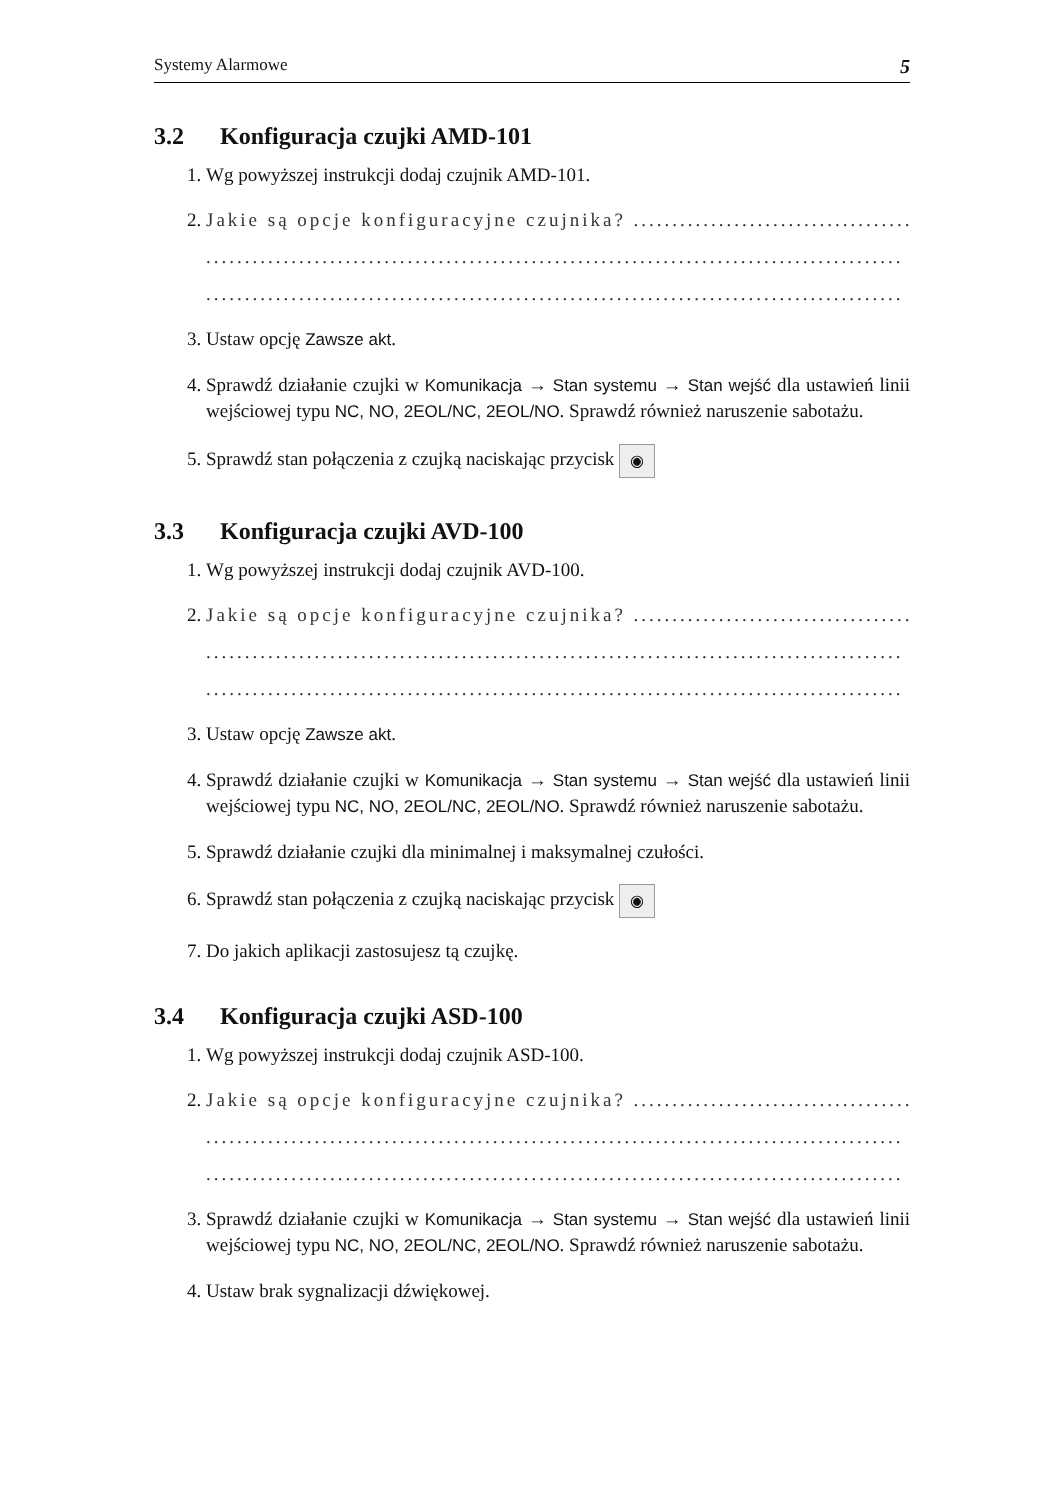Systemy Alarmowe 5
3.2 Konfiguracja czujki AMD-101
1. Wg powyższej instrukcji dodaj czujnik AMD-101.
2. Jakie są opcje konfiguracyjne czujnika? ..................................................
..........................................................................................
..........................................................................................
3. Ustaw opcję Zawsze akt.
4. Sprawdź działanie czujki w Komunikacja → Stan systemu → Stan wejść dla ustawień linii wejściowej typu NC, NO, 2EOL/NC, 2EOL/NO. Sprawdź również naruszenie sabotażu.
5. Sprawdź stan połączenia z czujką naciskając przycisk ◉
3.3 Konfiguracja czujki AVD-100
1. Wg powyższej instrukcji dodaj czujnik AVD-100.
2. Jakie są opcje konfiguracyjne czujnika? ..................................................
..........................................................................................
..........................................................................................
3. Ustaw opcję Zawsze akt.
4. Sprawdź działanie czujki w Komunikacja → Stan systemu → Stan wejść dla ustawień linii wejściowej typu NC, NO, 2EOL/NC, 2EOL/NO. Sprawdź również naruszenie sabotażu.
5. Sprawdź działanie czujki dla minimalnej i maksymalnej czułości.
6. Sprawdź stan połączenia z czujką naciskając przycisk ◉
7. Do jakich aplikacji zastosujesz tą czujkę.
3.4 Konfiguracja czujki ASD-100
1. Wg powyższej instrukcji dodaj czujnik ASD-100.
2. Jakie są opcje konfiguracyjne czujnika? ..................................................
..........................................................................................
..........................................................................................
3. Sprawdź działanie czujki w Komunikacja → Stan systemu → Stan wejść dla ustawień linii wejściowej typu NC, NO, 2EOL/NC, 2EOL/NO. Sprawdź również naruszenie sabotażu.
4. Ustaw brak sygnalizacji dźwiękowej.